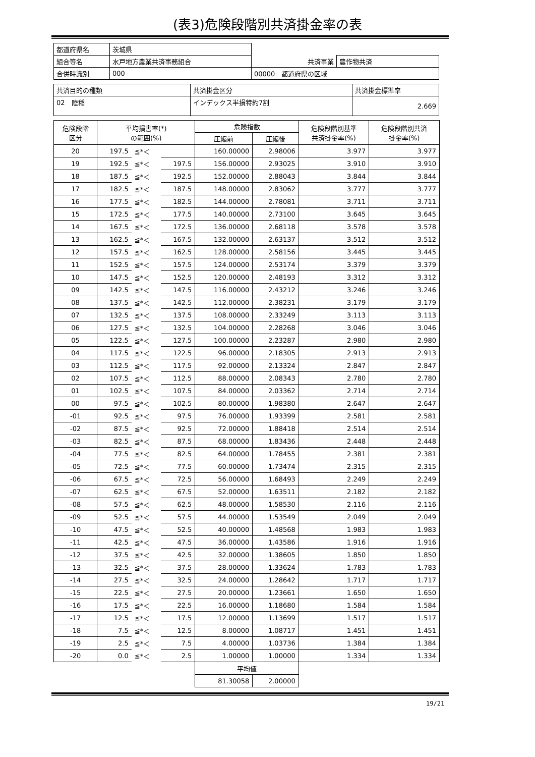(表3)危険段階別共済掛金率の表
| 都道府県名 | 茨城県 | | |
| 組合等名 | 水戸地方農業共済事務組合 | 共済事業 | 農作物共済 |
| 合併時識別 | 000 | 00000 都道府県の区域 | |
| 共済目的の種類 | 共済掛金区分 | 共済掛金標準率 |
| 02 陸稲 | インデックス半損特約7割 | 2.669 |
| 危険段階 区分 | 平均損害率(*) の範囲(%) | | | 危険指数 | | 危険段階別基準 共済掛金率(%) | 危険段階別共済 掛金率(%) |
| --- | --- | --- | --- | --- | --- | --- | --- |
| | | | | 圧縮前 | 圧縮後 | | |
| 20 | 197.5 | ≦*＜ | | 160.00000 | 2.98006 | 3.977 | 3.977 |
| 19 | 192.5 | ≦*＜ | 197.5 | 156.00000 | 2.93025 | 3.910 | 3.910 |
| 18 | 187.5 | ≦*＜ | 192.5 | 152.00000 | 2.88043 | 3.844 | 3.844 |
| 17 | 182.5 | ≦*＜ | 187.5 | 148.00000 | 2.83062 | 3.777 | 3.777 |
| 16 | 177.5 | ≦*＜ | 182.5 | 144.00000 | 2.78081 | 3.711 | 3.711 |
| 15 | 172.5 | ≦*＜ | 177.5 | 140.00000 | 2.73100 | 3.645 | 3.645 |
| 14 | 167.5 | ≦*＜ | 172.5 | 136.00000 | 2.68118 | 3.578 | 3.578 |
| 13 | 162.5 | ≦*＜ | 167.5 | 132.00000 | 2.63137 | 3.512 | 3.512 |
| 12 | 157.5 | ≦*＜ | 162.5 | 128.00000 | 2.58156 | 3.445 | 3.445 |
| 11 | 152.5 | ≦*＜ | 157.5 | 124.00000 | 2.53174 | 3.379 | 3.379 |
| 10 | 147.5 | ≦*＜ | 152.5 | 120.00000 | 2.48193 | 3.312 | 3.312 |
| 09 | 142.5 | ≦*＜ | 147.5 | 116.00000 | 2.43212 | 3.246 | 3.246 |
| 08 | 137.5 | ≦*＜ | 142.5 | 112.00000 | 2.38231 | 3.179 | 3.179 |
| 07 | 132.5 | ≦*＜ | 137.5 | 108.00000 | 2.33249 | 3.113 | 3.113 |
| 06 | 127.5 | ≦*＜ | 132.5 | 104.00000 | 2.28268 | 3.046 | 3.046 |
| 05 | 122.5 | ≦*＜ | 127.5 | 100.00000 | 2.23287 | 2.980 | 2.980 |
| 04 | 117.5 | ≦*＜ | 122.5 | 96.00000 | 2.18305 | 2.913 | 2.913 |
| 03 | 112.5 | ≦*＜ | 117.5 | 92.00000 | 2.13324 | 2.847 | 2.847 |
| 02 | 107.5 | ≦*＜ | 112.5 | 88.00000 | 2.08343 | 2.780 | 2.780 |
| 01 | 102.5 | ≦*＜ | 107.5 | 84.00000 | 2.03362 | 2.714 | 2.714 |
| 00 | 97.5 | ≦*＜ | 102.5 | 80.00000 | 1.98380 | 2.647 | 2.647 |
| -01 | 92.5 | ≦*＜ | 97.5 | 76.00000 | 1.93399 | 2.581 | 2.581 |
| -02 | 87.5 | ≦*＜ | 92.5 | 72.00000 | 1.88418 | 2.514 | 2.514 |
| -03 | 82.5 | ≦*＜ | 87.5 | 68.00000 | 1.83436 | 2.448 | 2.448 |
| -04 | 77.5 | ≦*＜ | 82.5 | 64.00000 | 1.78455 | 2.381 | 2.381 |
| -05 | 72.5 | ≦*＜ | 77.5 | 60.00000 | 1.73474 | 2.315 | 2.315 |
| -06 | 67.5 | ≦*＜ | 72.5 | 56.00000 | 1.68493 | 2.249 | 2.249 |
| -07 | 62.5 | ≦*＜ | 67.5 | 52.00000 | 1.63511 | 2.182 | 2.182 |
| -08 | 57.5 | ≦*＜ | 62.5 | 48.00000 | 1.58530 | 2.116 | 2.116 |
| -09 | 52.5 | ≦*＜ | 57.5 | 44.00000 | 1.53549 | 2.049 | 2.049 |
| -10 | 47.5 | ≦*＜ | 52.5 | 40.00000 | 1.48568 | 1.983 | 1.983 |
| -11 | 42.5 | ≦*＜ | 47.5 | 36.00000 | 1.43586 | 1.916 | 1.916 |
| -12 | 37.5 | ≦*＜ | 42.5 | 32.00000 | 1.38605 | 1.850 | 1.850 |
| -13 | 32.5 | ≦*＜ | 37.5 | 28.00000 | 1.33624 | 1.783 | 1.783 |
| -14 | 27.5 | ≦*＜ | 32.5 | 24.00000 | 1.28642 | 1.717 | 1.717 |
| -15 | 22.5 | ≦*＜ | 27.5 | 20.00000 | 1.23661 | 1.650 | 1.650 |
| -16 | 17.5 | ≦*＜ | 22.5 | 16.00000 | 1.18680 | 1.584 | 1.584 |
| -17 | 12.5 | ≦*＜ | 17.5 | 12.00000 | 1.13699 | 1.517 | 1.517 |
| -18 | 7.5 | ≦*＜ | 12.5 | 8.00000 | 1.08717 | 1.451 | 1.451 |
| -19 | 2.5 | ≦*＜ | 7.5 | 4.00000 | 1.03736 | 1.384 | 1.384 |
| -20 | 0.0 | ≦*＜ | 2.5 | 1.00000 | 1.00000 | 1.334 | 1.334 |
| | | | | 平均値 | | | |
| | | | | 81.30058 | 2.00000 | | |
19/21